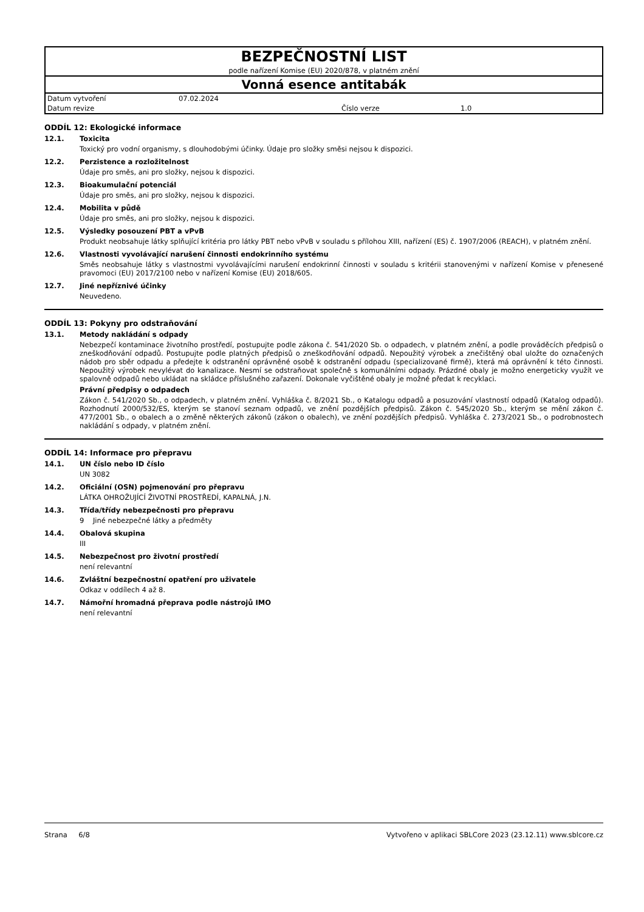| BEZPEČNOSTNÍ LIST | | | |
| podle nařízení Komise (EU) 2020/878, v platném znění | | | |
| Vonná esence antitabák | | | |
| Datum vytvoření | 07.02.2024 | | |
| Datum revize | | Číslo verze | 1.0 |
ODDÍL 12: Ekologické informace
12.1. Toxicita
Toxický pro vodní organismy, s dlouhodobými účinky. Údaje pro složky směsi nejsou k dispozici.
12.2. Perzistence a rozložitelnost
Údaje pro směs, ani pro složky, nejsou k dispozici.
12.3. Bioakumulační potenciál
Údaje pro směs, ani pro složky, nejsou k dispozici.
12.4. Mobilita v půdě
Údaje pro směs, ani pro složky, nejsou k dispozici.
12.5. Výsledky posouzení PBT a vPvB
Produkt neobsahuje látky splňující kritéria pro látky PBT nebo vPvB v souladu s přílohou XIII, nařízení (ES) č. 1907/2006 (REACH), v platném znění.
12.6. Vlastnosti vyvolávající narušení činnosti endokrinního systému
Směs neobsahuje látky s vlastnostmi vyvolávajícími narušení endokrinní činnosti v souladu s kritérii stanovenými v nařízení Komise v přenesené pravomoci (EU) 2017/2100 nebo v nařízení Komise (EU) 2018/605.
12.7. Jiné nepříznivé účinky
Neuvedeno.
ODDÍL 13: Pokyny pro odstraňování
13.1. Metody nakládání s odpady
Nebezpečí kontaminace životního prostředí, postupujte podle zákona č. 541/2020 Sb. o odpadech, v platném znění, a podle prováděcích předpisů o zneškodňování odpadů. Postupujte podle platných předpisů o zneškodňování odpadů. Nepoužitý výrobek a znečištěný obal uložte do označených nádob pro sběr odpadu a předejte k odstranění oprávněné osobě k odstranění odpadu (specializované firmě), která má oprávnění k této činnosti. Nepoužitý výrobek nevylévat do kanalizace. Nesmí se odstraňovat společně s komunálními odpady. Prázdné obaly je možno energeticky využít ve spalovně odpadů nebo ukládat na skládce příslušného zařazení. Dokonale vyčištěné obaly je možné předat k recyklaci.
Právní předpisy o odpadech
Zákon č. 541/2020 Sb., o odpadech, v platném znění. Vyhláška č. 8/2021 Sb., o Katalogu odpadů a posuzování vlastností odpadů (Katalog odpadů). Rozhodnutí 2000/532/ES, kterým se stanoví seznam odpadů, ve znění pozdějších předpisů. Zákon č. 545/2020 Sb., kterým se mění zákon č. 477/2001 Sb., o obalech a o změně některých zákonů (zákon o obalech), ve znění pozdějších předpisů. Vyhláška č. 273/2021 Sb., o podrobnostech nakládání s odpady, v platném znění.
ODDÍL 14: Informace pro přepravu
14.1. UN číslo nebo ID číslo
UN 3082
14.2. Oficiální (OSN) pojmenování pro přepravu
LÁTKA OHROŽUJÍCÍ ŽIVOTNÍ PROSTŘEDÍ, KAPALNÁ, J.N.
14.3. Třída/třídy nebezpečnosti pro přepravu
9 Jiné nebezpečné látky a předměty
14.4. Obalová skupina
III
14.5. Nebezpečnost pro životní prostředí
není relevantní
14.6. Zvláštní bezpečnostní opatření pro uživatele
Odkaz v oddílech 4 až 8.
14.7. Námořní hromadná přeprava podle nástrojů IMO
není relevantní
Strana 6/8 Vytvořeno v aplikaci SBLCore 2023 (23.12.11) www.sblcore.cz